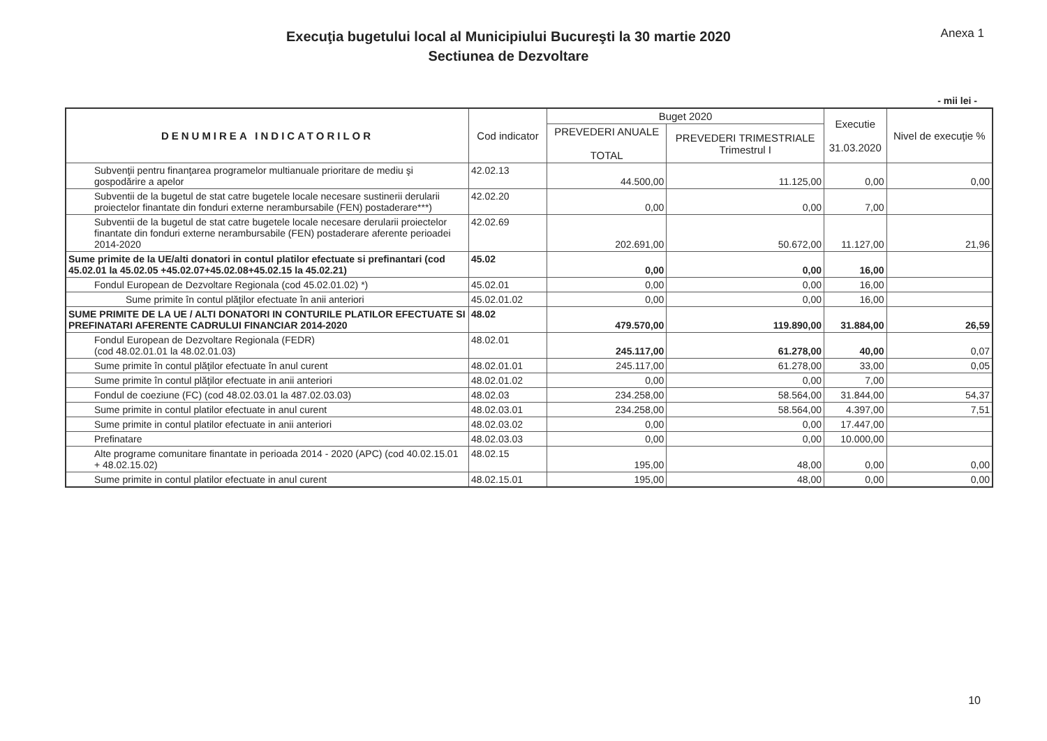Execuţia bugetului local al Municipiului Bucureşti la 30 martie 2020
Sectiunea de Dezvoltare
Anexa 1
- mii lei -
| DENUMIREA INDICATORILOR | Cod indicator | Buget 2020 | | Executie 31.03.2020 | Nivel de execuţie % |
| --- | --- | --- | --- | --- | --- |
| | | PREVEDERI ANUALE TOTAL | PREVEDERI TRIMESTRIALE Trimestrul I | | |
| Subvenţii pentru finanţarea programelor multianuale prioritare de mediu şi gospodărire a apelor | 42.02.13 | 44.500,00 | 11.125,00 | 0,00 | 0,00 |
| Subventii de la bugetul de stat catre bugetele locale necesare sustinerii derularii proiectelor finantate din fonduri externe nerambursabile (FEN) postaderare***) | 42.02.20 | 0,00 | 0,00 | 7,00 | |
| Subventii de la bugetul de stat catre bugetele locale necesare derularii proiectelor finantate din fonduri externe nerambursabile (FEN) postaderare aferente perioadei 2014-2020 | 42.02.69 | 202.691,00 | 50.672,00 | 11.127,00 | 21,96 |
| Sume primite de la UE/alti donatori in contul platilor efectuate si prefinantari (cod 45.02.01 la 45.02.05 +45.02.07+45.02.08+45.02.15 la 45.02.21) | 45.02 | 0,00 | 0,00 | 16,00 | |
| Fondul European de Dezvoltare Regionala (cod 45.02.01.02) *) | 45.02.01 | 0,00 | 0,00 | 16,00 | |
| Sume primite în contul plăţilor efectuate în anii anteriori | 45.02.01.02 | 0,00 | 0,00 | 16,00 | |
| SUME PRIMITE DE LA UE / ALTI DONATORI IN CONTURILE PLATILOR EFECTUATE SI PREFINATARI AFERENTE CADRULUI FINANCIAR 2014-2020 | 48.02 | 479.570,00 | 119.890,00 | 31.884,00 | 26,59 |
| Fondul European de Dezvoltare Regionala (FEDR) (cod 48.02.01.01 la 48.02.01.03) | 48.02.01 | 245.117,00 | 61.278,00 | 40,00 | 0,07 |
| Sume primite în contul plăţilor efectuate în anul curent | 48.02.01.01 | 245.117,00 | 61.278,00 | 33,00 | 0,05 |
| Sume primite în contul plăţilor efectuate in anii anteriori | 48.02.01.02 | 0,00 | 0,00 | 7,00 | |
| Fondul de coeziune (FC) (cod 48.02.03.01 la 487.02.03.03) | 48.02.03 | 234.258,00 | 58.564,00 | 31.844,00 | 54,37 |
| Sume primite in contul platilor efectuate in anul curent | 48.02.03.01 | 234.258,00 | 58.564,00 | 4.397,00 | 7,51 |
| Sume primite in contul platilor efectuate in anii anteriori | 48.02.03.02 | 0,00 | 0,00 | 17.447,00 | |
| Prefinatare | 48.02.03.03 | 0,00 | 0,00 | 10.000,00 | |
| Alte programe comunitare finantate in perioada 2014 - 2020 (APC) (cod 40.02.15.01 + 48.02.15.02) | 48.02.15 | 195,00 | 48,00 | 0,00 | 0,00 |
| Sume primite in contul platilor efectuate in anul curent | 48.02.15.01 | 195,00 | 48,00 | 0,00 | 0,00 |
10